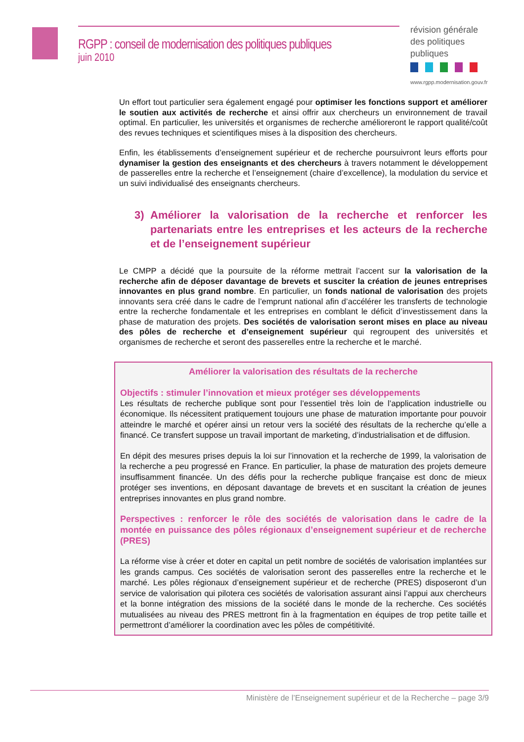RGPP : conseil de modernisation des politiques publiques
juin 2010
révision générale des politiques publiques
www.rgpp.modernisation.gouv.fr
Un effort tout particulier sera également engagé pour optimiser les fonctions support et améliorer le soutien aux activités de recherche et ainsi offrir aux chercheurs un environnement de travail optimal. En particulier, les universités et organismes de recherche amélioreront le rapport qualité/coût des revues techniques et scientifiques mises à la disposition des chercheurs.
Enfin, les établissements d’enseignement supérieur et de recherche poursuivront leurs efforts pour dynamiser la gestion des enseignants et des chercheurs à travers notamment le développement de passerelles entre la recherche et l’enseignement (chaire d’excellence), la modulation du service et un suivi individualisé des enseignants chercheurs.
3) Améliorer la valorisation de la recherche et renforcer les partenariats entre les entreprises et les acteurs de la recherche et de l’enseignement supérieur
Le CMPP a décidé que la poursuite de la réforme mettrait l’accent sur la valorisation de la recherche afin de déposer davantage de brevets et susciter la création de jeunes entreprises innovantes en plus grand nombre. En particulier, un fonds national de valorisation des projets innovants sera créé dans le cadre de l’emprunt national afin d’accélérer les transferts de technologie entre la recherche fondamentale et les entreprises en comblant le déficit d’investissement dans la phase de maturation des projets. Des sociétés de valorisation seront mises en place au niveau des pôles de recherche et d’enseignement supérieur qui regroupent des universités et organismes de recherche et seront des passerelles entre la recherche et le marché.
Améliorer la valorisation des résultats de la recherche
Objectifs : stimuler l’innovation et mieux protéger ses développements
Les résultats de recherche publique sont pour l’essentiel très loin de l’application industrielle ou économique. Ils nécessitent pratiquement toujours une phase de maturation importante pour pouvoir atteindre le marché et opérer ainsi un retour vers la société des résultats de la recherche qu’elle a financé. Ce transfert suppose un travail important de marketing, d’industrialisation et de diffusion.
En dépit des mesures prises depuis la loi sur l’innovation et la recherche de 1999, la valorisation de la recherche a peu progressé en France. En particulier, la phase de maturation des projets demeure insuffisamment financée. Un des défis pour la recherche publique française est donc de mieux protéger ses inventions, en déposant davantage de brevets et en suscitant la création de jeunes entreprises innovantes en plus grand nombre.
Perspectives : renforcer le rôle des sociétés de valorisation dans le cadre de la montée en puissance des pôles régionaux d’enseignement supérieur et de recherche (PRES)
La réforme vise à créer et doter en capital un petit nombre de sociétés de valorisation implantées sur les grands campus. Ces sociétés de valorisation seront des passerelles entre la recherche et le marché. Les pôles régionaux d’enseignement supérieur et de recherche (PRES) disposeront d’un service de valorisation qui pilotera ces sociétés de valorisation assurant ainsi l’appui aux chercheurs et la bonne intégration des missions de la société dans le monde de la recherche. Ces sociétés mutualisées au niveau des PRES mettront fin à la fragmentation en équipes de trop petite taille et permettront d’améliorer la coordination avec les pôles de compétitivité.
Ministère de l’Enseignement supérieur et de la Recherche – page 3/9